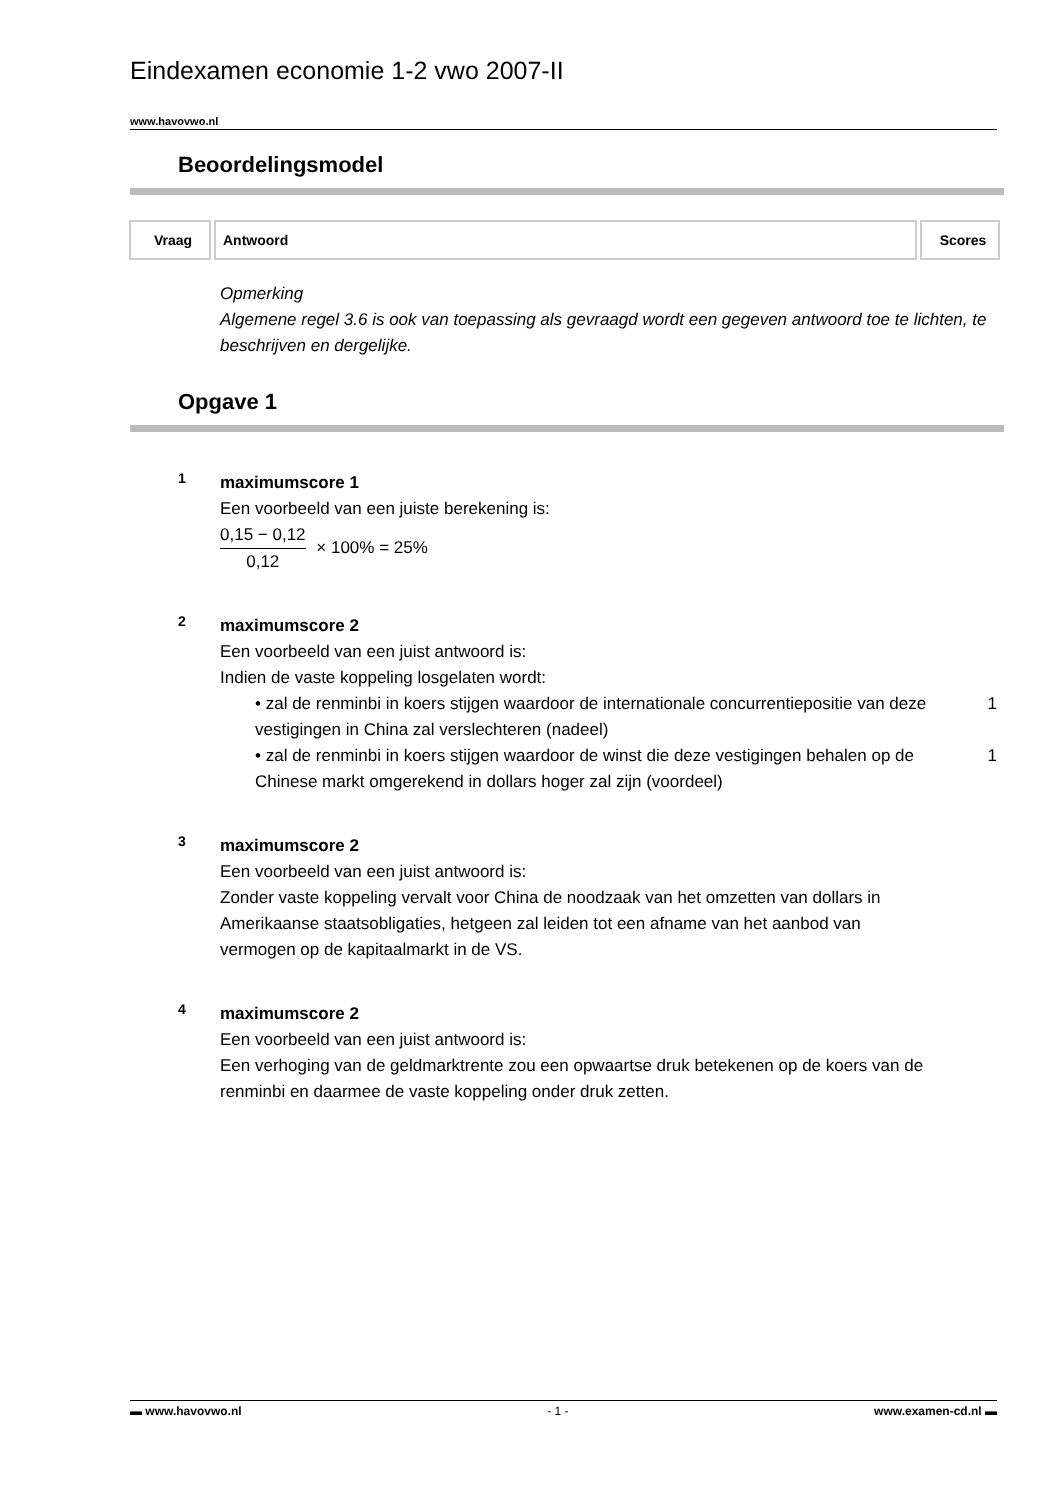Eindexamen economie 1-2 vwo 2007-II
www.havovwo.nl
Beoordelingsmodel
| Vraag | Antwoord | Scores |
| --- | --- | --- |
Opmerking
Algemene regel 3.6 is ook van toepassing als gevraagd wordt een gegeven antwoord toe te lichten, te beschrijven en dergelijke.
Opgave 1
1
maximumscore 1
Een voorbeeld van een juiste berekening is:
0,15 − 0,12
0,12
× 100% = 25%
2
maximumscore 2
Een voorbeeld van een juist antwoord is:
Indien de vaste koppeling losgelaten wordt:
• zal de renminbi in koers stijgen waardoor de internationale concurrentiepositie van deze vestigingen in China zal verslechteren (nadeel) 1
• zal de renminbi in koers stijgen waardoor de winst die deze vestigingen behalen op de Chinese markt omgerekend in dollars hoger zal zijn (voordeel) 1
3
maximumscore 2
Een voorbeeld van een juist antwoord is:
Zonder vaste koppeling vervalt voor China de noodzaak van het omzetten van dollars in Amerikaanse staatsobligaties, hetgeen zal leiden tot een afname van het aanbod van vermogen op de kapitaalmarkt in de VS.
4
maximumscore 2
Een voorbeeld van een juist antwoord is:
Een verhoging van de geldmarktrente zou een opwaartse druk betekenen op de koers van de renminbi en daarmee de vaste koppeling onder druk zetten.
▬ www.havovwo.nl - 1 - www.examen-cd.nl ▬